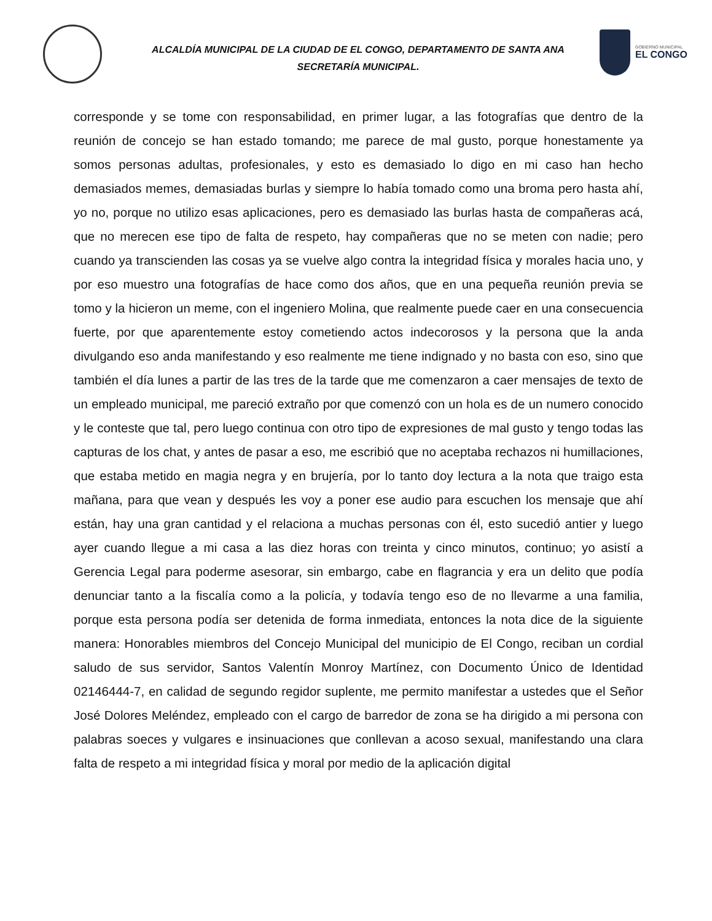ALCALDÍA MUNICIPAL DE LA CIUDAD DE EL CONGO, DEPARTAMENTO DE SANTA ANA
SECRETARÍA MUNICIPAL.
GOBIERNO MUNICIPAL
EL CONGO
corresponde y se tome con responsabilidad, en primer lugar, a las fotografías que dentro de la reunión de concejo se han estado tomando; me parece de mal gusto, porque honestamente ya somos personas adultas, profesionales, y esto es demasiado lo digo en mi caso han hecho demasiados memes, demasiadas burlas y siempre lo había tomado como una broma pero hasta ahí, yo no, porque no utilizo esas aplicaciones, pero es demasiado las burlas hasta de compañeras acá, que no merecen ese tipo de falta de respeto, hay compañeras que no se meten con nadie; pero cuando ya transcienden las cosas ya se vuelve algo contra la integridad física y morales hacia uno, y por eso muestro una fotografías de hace como dos años, que en una pequeña reunión previa se tomo y la hicieron un meme, con el ingeniero Molina, que realmente puede caer en una consecuencia fuerte, por que aparentemente estoy cometiendo actos indecorosos y la persona que la anda divulgando eso anda manifestando y eso realmente me tiene indignado y no basta con eso, sino que también el día lunes a partir de las tres de la tarde que me comenzaron a caer mensajes de texto de un empleado municipal, me pareció extraño por que comenzó con un hola es de un numero conocido y le conteste que tal, pero luego continua con otro tipo de expresiones de mal gusto y tengo todas las capturas de los chat, y antes de pasar a eso, me escribió que no aceptaba rechazos ni humillaciones, que estaba metido en magia negra y en brujería, por lo tanto doy lectura a la nota que traigo esta mañana, para que vean y después les voy a poner ese audio para escuchen los mensaje que ahí están, hay una gran cantidad y el relaciona a muchas personas con él, esto sucedió antier y luego ayer cuando llegue a mi casa a las diez horas con treinta y cinco minutos, continuo; yo asistí a Gerencia Legal para poderme asesorar, sin embargo, cabe en flagrancia y era un delito que podía denunciar tanto a la fiscalía como a la policía, y todavía tengo eso de no llevarme a una familia, porque esta persona podía ser detenida de forma inmediata, entonces la nota dice de la siguiente manera: Honorables miembros del Concejo Municipal del municipio de El Congo, reciban un cordial saludo de sus servidor, Santos Valentín Monroy Martínez, con Documento Único de Identidad 02146444-7, en calidad de segundo regidor suplente, me permito manifestar a ustedes que el Señor José Dolores Meléndez, empleado con el cargo de barredor de zona se ha dirigido a mi persona con palabras soeces y vulgares e insinuaciones que conllevan a acoso sexual, manifestando una clara falta de respeto a mi integridad física y moral por medio de la aplicación digital